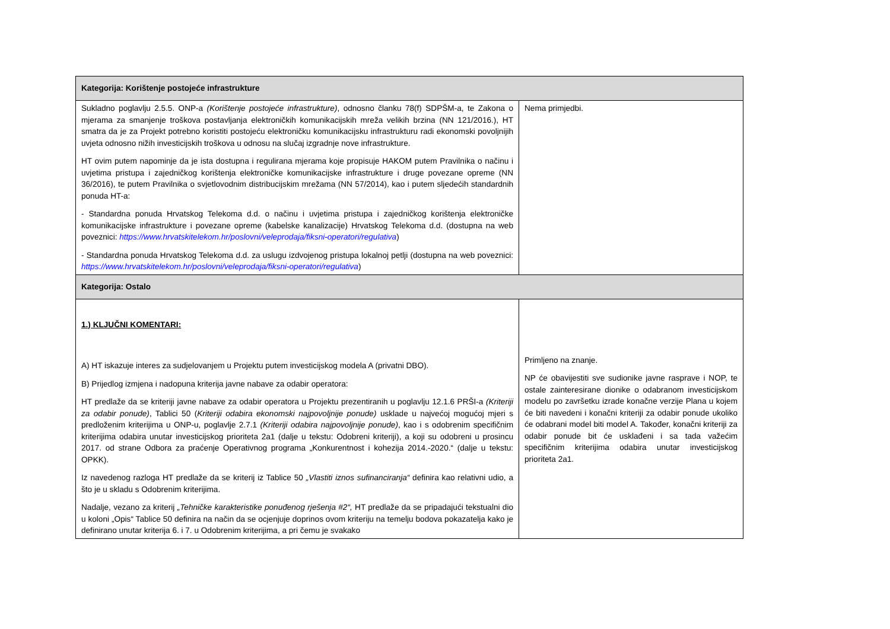| Kategorija: Korištenje postojeće infrastrukture | |
| --- | --- |
| Sukladno poglavlju 2.5.5. ONP-a (Korištenje postojeće infrastrukture) , odnosno članku 78(f) SDPŠM-a, te Zakona o mjerama za smanjenje troškova postavljanja elektroničkih komunikacijskih mreža velikih brzina (NN 121/2016.), HT smatra da je za Projekt potrebno koristiti postojeću elektroničku komunikacijsku infrastrukturu radi ekonomski povoljnijih uvjeta odnosno nižih investicijskih troškova u odnosu na slučaj izgradnje nove infrastrukture. HT ovim putem napominje da je ista dostupna i regulirana mjerama koje propisuje HAKOM putem Pravilnika o načinu i uvjetima pristupa i zajedničkog korištenja elektroničke komunikacijske infrastrukture i druge povezane opreme (NN 36/2016), te putem Pravilnika o svjetlovodnim distribucijskim mrežama (NN 57/2014), kao i putem sljedećih standardnih ponuda HT-a: - Standardna ponuda Hrvatskog Telekoma d.d. o načinu i uvjetima pristupa i zajedničkog korištenja elektroničke komunikacijske infrastrukture i povezane opreme (kabelske kanalizacije) Hrvatskog Telekoma d.d. (dostupna na web poveznici: https://www.hrvatskitelekom.hr/poslovni/veleprodaja/fiksni-operatori/regulativa ) - Standardna ponuda Hrvatskog Telekoma d.d. za uslugu izdvojenog pristupa lokalnoj petlji (dostupna na web poveznici: https://www.hrvatskitelekom.hr/poslovni/veleprodaja/fiksni-operatori/regulativa ) | Nema primjedbi. |
| Kategorija: Ostalo | |
| 1.) KLJUČNI KOMENTARI: A) HT iskazuje interes za sudjelovanjem u Projektu putem investicijskog modela A (privatni DBO). B) Prijedlog izmjena i nadopuna kriterija javne nabave za odabir operatora: HT predlaže da se kriteriji javne nabave za odabir operatora u Projektu prezentiranih u poglavlju 12.1.6 PRŠI-a (Kriteriji za odabir ponude) , Tablici 50 ( Kriteriji odabira ekonomski najpovoljnije ponude) usklade u najvećoj mogućoj mjeri s predloženim kriterijima u ONP-u, poglavlje 2.7.1 (Kriteriji odabira najpovoljnije ponude) , kao i s odobrenim specifičnim kriterijima odabira unutar investicijskog prioriteta 2a1 (dalje u tekstu: Odobreni kriteriji), a koji su odobreni u prosincu 2017. od strane Odbora za praćenje Operativnog programa „Konkurentnost i kohezija 2014.-2020.“ (dalje u tekstu: OPKK). Iz navedenog razloga HT predlaže da se kriterij iz Tablice 50 „Vlastiti iznos sufinanciranja“ definira kao relativni udio, a što je u skladu s Odobrenim kriterijima. Nadalje, vezano za kriterij „Tehničke karakteristike ponuđenog rješenja #2“, HT predlaže da se pripadajući tekstualni dio u koloni „Opis“ Tablice 50 definira na način da se ocjenjuje doprinos ovom kriteriju na temelju bodova pokazatelja kako je definirano unutar kriterija 6. i 7. u Odobrenim kriterijima, a pri čemu je svakako | Primljeno na znanje. NP će obavijestiti sve sudionike javne rasprave i NOP, te ostale zainteresirane dionike o odabranom investicijskom modelu po završetku izrade konačne verzije Plana u kojem će biti navedeni i konačni kriteriji za odabir ponude ukoliko će odabrani model biti model A. Također, konačni kriteriji za odabir ponude bit će usklađeni i sa tada važećim specifičnim kriterijima odabira unutar investicijskog prioriteta 2a1. |